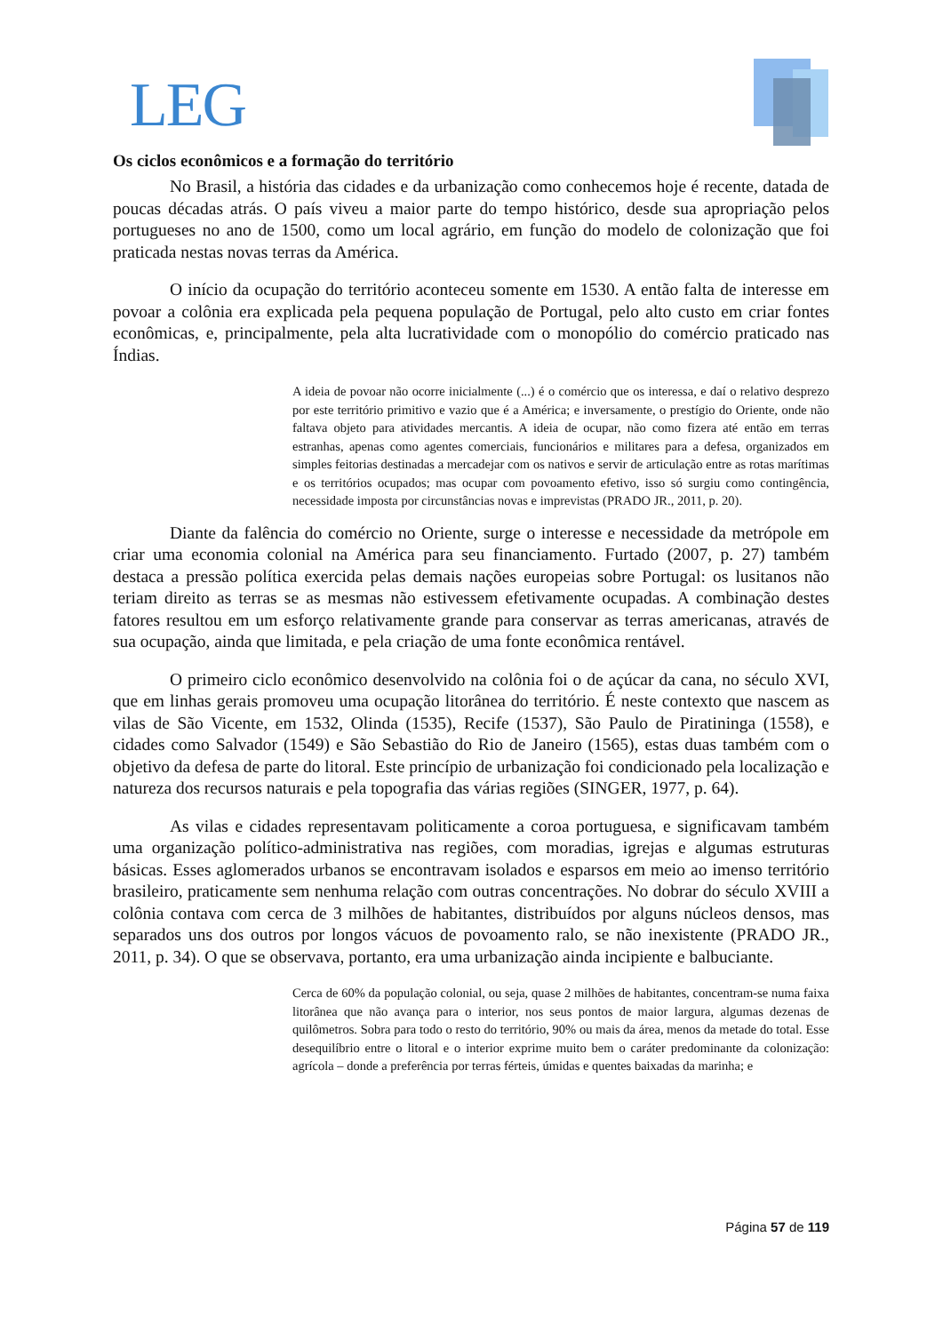LEG
Os ciclos econômicos e a formação do território
No Brasil, a história das cidades e da urbanização como conhecemos hoje é recente, datada de poucas décadas atrás. O país viveu a maior parte do tempo histórico, desde sua apropriação pelos portugueses no ano de 1500, como um local agrário, em função do modelo de colonização que foi praticada nestas novas terras da América.
O início da ocupação do território aconteceu somente em 1530. A então falta de interesse em povoar a colônia era explicada pela pequena população de Portugal, pelo alto custo em criar fontes econômicas, e, principalmente, pela alta lucratividade com o monopólio do comércio praticado nas Índias.
A ideia de povoar não ocorre inicialmente (...) é o comércio que os interessa, e daí o relativo desprezo por este território primitivo e vazio que é a América; e inversamente, o prestígio do Oriente, onde não faltava objeto para atividades mercantis. A ideia de ocupar, não como fizera até então em terras estranhas, apenas como agentes comerciais, funcionários e militares para a defesa, organizados em simples feitorias destinadas a mercadejar com os nativos e servir de articulação entre as rotas marítimas e os territórios ocupados; mas ocupar com povoamento efetivo, isso só surgiu como contingência, necessidade imposta por circunstâncias novas e imprevistas (PRADO JR., 2011, p. 20).
Diante da falência do comércio no Oriente, surge o interesse e necessidade da metrópole em criar uma economia colonial na América para seu financiamento. Furtado (2007, p. 27) também destaca a pressão política exercida pelas demais nações europeias sobre Portugal: os lusitanos não teriam direito as terras se as mesmas não estivessem efetivamente ocupadas. A combinação destes fatores resultou em um esforço relativamente grande para conservar as terras americanas, através de sua ocupação, ainda que limitada, e pela criação de uma fonte econômica rentável.
O primeiro ciclo econômico desenvolvido na colônia foi o de açúcar da cana, no século XVI, que em linhas gerais promoveu uma ocupação litorânea do território. É neste contexto que nascem as vilas de São Vicente, em 1532, Olinda (1535), Recife (1537), São Paulo de Piratininga (1558), e cidades como Salvador (1549) e São Sebastião do Rio de Janeiro (1565), estas duas também com o objetivo da defesa de parte do litoral. Este princípio de urbanização foi condicionado pela localização e natureza dos recursos naturais e pela topografia das várias regiões (SINGER, 1977, p. 64).
As vilas e cidades representavam politicamente a coroa portuguesa, e significavam também uma organização político-administrativa nas regiões, com moradias, igrejas e algumas estruturas básicas. Esses aglomerados urbanos se encontravam isolados e esparsos em meio ao imenso território brasileiro, praticamente sem nenhuma relação com outras concentrações. No dobrar do século XVIII a colônia contava com cerca de 3 milhões de habitantes, distribuídos por alguns núcleos densos, mas separados uns dos outros por longos vácuos de povoamento ralo, se não inexistente (PRADO JR., 2011, p. 34). O que se observava, portanto, era uma urbanização ainda incipiente e balbuciante.
Cerca de 60% da população colonial, ou seja, quase 2 milhões de habitantes, concentram-se numa faixa litorânea que não avança para o interior, nos seus pontos de maior largura, algumas dezenas de quilômetros. Sobra para todo o resto do território, 90% ou mais da área, menos da metade do total. Esse desequilíbrio entre o litoral e o interior exprime muito bem o caráter predominante da colonização: agrícola – donde a preferência por terras férteis, úmidas e quentes baixadas da marinha; e
Página 57 de 119